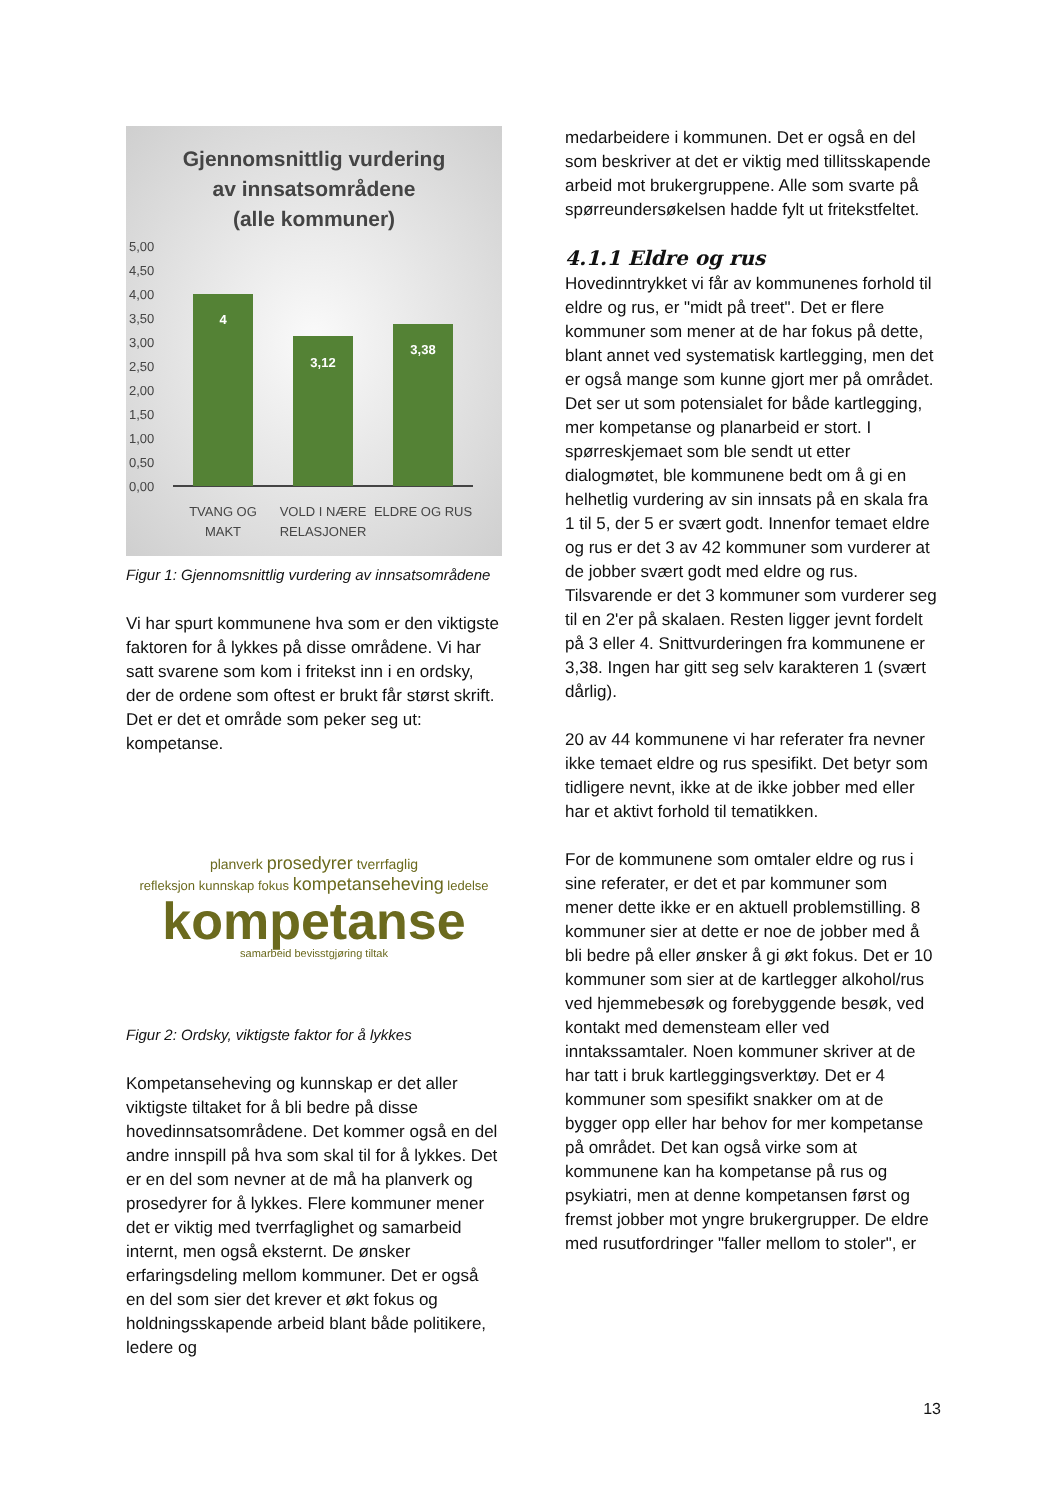Gjennomsnittlig vurdering
av innsatsområdene
(alle kommuner)
5,00
4,50
4,00
3,50
3,00
2,50
2,00
1,50
1,00
0,50
0,00
4
3,12
3,38
TVANG OG
MAKT
VOLD I NÆRE
RELASJONER
ELDRE OG RUS
Figur 1: Gjennomsnittlig vurdering av innsatsområdene
Vi har spurt kommunene hva som er den viktigste faktoren for å lykkes på disse områdene. Vi har satt svarene som kom i fritekst inn i en ordsky, der de ordene som oftest er brukt får størst skrift. Det er det et område som peker seg ut: kompetanse.
planverk prosedyrer tverrfaglig
refleksjon kunnskap fokus kompetanseheving ledelse
kompetanse
samarbeid bevisstgjøring tiltak
Figur 2: Ordsky, viktigste faktor for å lykkes
Kompetanseheving og kunnskap er det aller viktigste tiltaket for å bli bedre på disse hovedinnsatsområdene. Det kommer også en del andre innspill på hva som skal til for å lykkes. Det er en del som nevner at de må ha planverk og prosedyrer for å lykkes. Flere kommuner mener det er viktig med tverrfaglighet og samarbeid internt, men også eksternt. De ønsker erfaringsdeling mellom kommuner. Det er også en del som sier det krever et økt fokus og holdningsskapende arbeid blant både politikere, ledere og
medarbeidere i kommunen. Det er også en del som beskriver at det er viktig med tillitsskapende arbeid mot brukergruppene. Alle som svarte på spørreundersøkelsen hadde fylt ut fritekstfeltet.
4.1.1 Eldre og rus
Hovedinntrykket vi får av kommunenes forhold til eldre og rus, er "midt på treet". Det er flere kommuner som mener at de har fokus på dette, blant annet ved systematisk kartlegging, men det er også mange som kunne gjort mer på området. Det ser ut som potensialet for både kartlegging, mer kompetanse og planarbeid er stort. I spørreskjemaet som ble sendt ut etter dialogmøtet, ble kommunene bedt om å gi en helhetlig vurdering av sin innsats på en skala fra 1 til 5, der 5 er svært godt. Innenfor temaet eldre og rus er det 3 av 42 kommuner som vurderer at de jobber svært godt med eldre og rus. Tilsvarende er det 3 kommuner som vurderer seg til en 2'er på skalaen. Resten ligger jevnt fordelt på 3 eller 4. Snittvurderingen fra kommunene er 3,38. Ingen har gitt seg selv karakteren 1 (svært dårlig).
20 av 44 kommunene vi har referater fra nevner ikke temaet eldre og rus spesifikt. Det betyr som tidligere nevnt, ikke at de ikke jobber med eller har et aktivt forhold til tematikken.
For de kommunene som omtaler eldre og rus i sine referater, er det et par kommuner som mener dette ikke er en aktuell problemstilling. 8 kommuner sier at dette er noe de jobber med å bli bedre på eller ønsker å gi økt fokus. Det er 10 kommuner som sier at de kartlegger alkohol/rus ved hjemmebesøk og forebyggende besøk, ved kontakt med demensteam eller ved inntakssamtaler. Noen kommuner skriver at de har tatt i bruk kartleggingsverktøy. Det er 4 kommuner som spesifikt snakker om at de bygger opp eller har behov for mer kompetanse på området. Det kan også virke som at kommunene kan ha kompetanse på rus og psykiatri, men at denne kompetansen først og fremst jobber mot yngre brukergrupper. De eldre med rusutfordringer "faller mellom to stoler", er
13